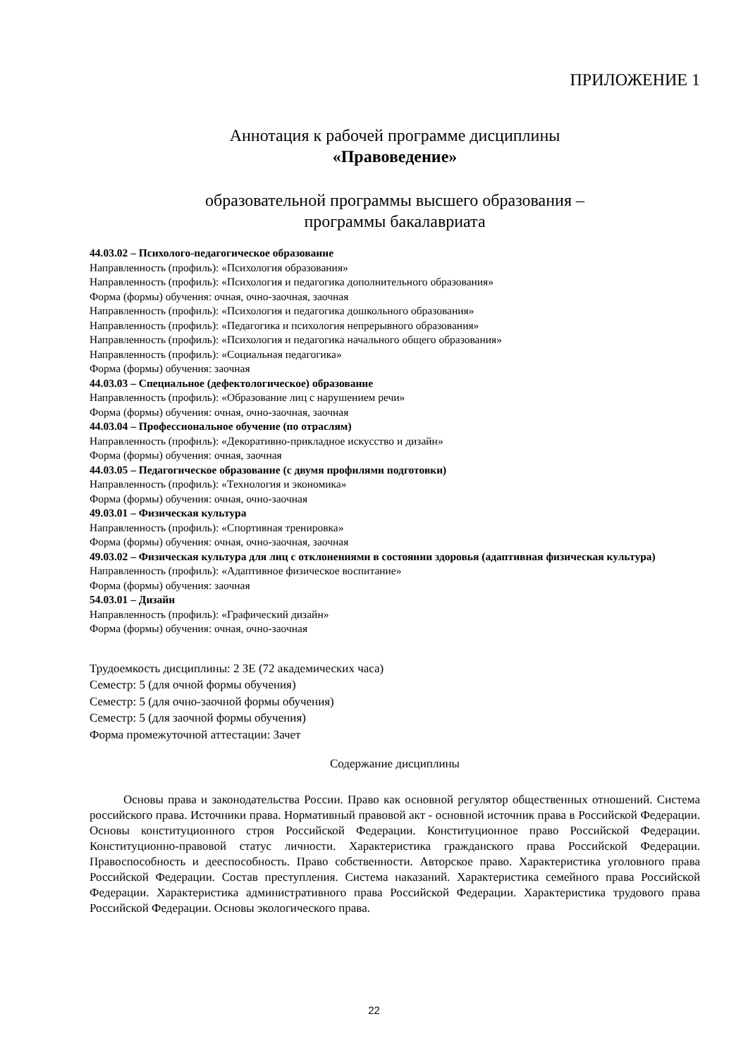ПРИЛОЖЕНИЕ 1
Аннотация к рабочей программе дисциплины
«Правоведение»
образовательной программы высшего образования –
программы бакалавриата
44.03.02 – Психолого-педагогическое образование
Направленность (профиль): «Психология образования»
Направленность (профиль): «Психология и педагогика дополнительного образования»
Форма (формы) обучения: очная, очно-заочная, заочная
Направленность (профиль): «Психология и педагогика дошкольного образования»
Направленность (профиль): «Педагогика и психология непрерывного образования»
Направленность (профиль): «Психология и педагогика начального общего образования»
Направленность (профиль): «Социальная педагогика»
Форма (формы) обучения: заочная
44.03.03 – Специальное (дефектологическое) образование
Направленность (профиль): «Образование лиц с нарушением речи»
Форма (формы) обучения: очная, очно-заочная, заочная
44.03.04 – Профессиональное обучение (по отраслям)
Направленность (профиль): «Декоративно-прикладное искусство и дизайн»
Форма (формы) обучения: очная, заочная
44.03.05 – Педагогическое образование (с двумя профилями подготовки)
Направленность (профиль): «Технология и экономика»
Форма (формы) обучения: очная, очно-заочная
49.03.01 – Физическая культура
Направленность (профиль): «Спортивная тренировка»
Форма (формы) обучения: очная, очно-заочная, заочная
49.03.02 – Физическая культура для лиц с отклонениями в состоянии здоровья (адаптивная физическая культура)
Направленность (профиль): «Адаптивное физическое воспитание»
Форма (формы) обучения: заочная
54.03.01 – Дизайн
Направленность (профиль): «Графический дизайн»
Форма (формы) обучения: очная, очно-заочная
Трудоемкость дисциплины: 2 ЗЕ (72 академических часа)
Семестр: 5 (для очной формы обучения)
Семестр: 5 (для очно-заочной формы обучения)
Семестр: 5 (для заочной формы обучения)
Форма промежуточной аттестации: Зачет
Содержание дисциплины
Основы права и законодательства России. Право как основной регулятор общественных отношений. Система российского права. Источники права. Нормативный правовой акт - основной источник права в Российской Федерации. Основы конституционного строя Российской Федерации. Конституционное право Российской Федерации. Конституционно-правовой статус личности. Характеристика гражданского права Российской Федерации. Правоспособность и дееспособность. Право собственности. Авторское право. Характеристика уголовного права Российской Федерации. Состав преступления. Система наказаний. Характеристика семейного права Российской Федерации. Характеристика административного права Российской Федерации. Характеристика трудового права Российской Федерации. Основы экологического права.
22